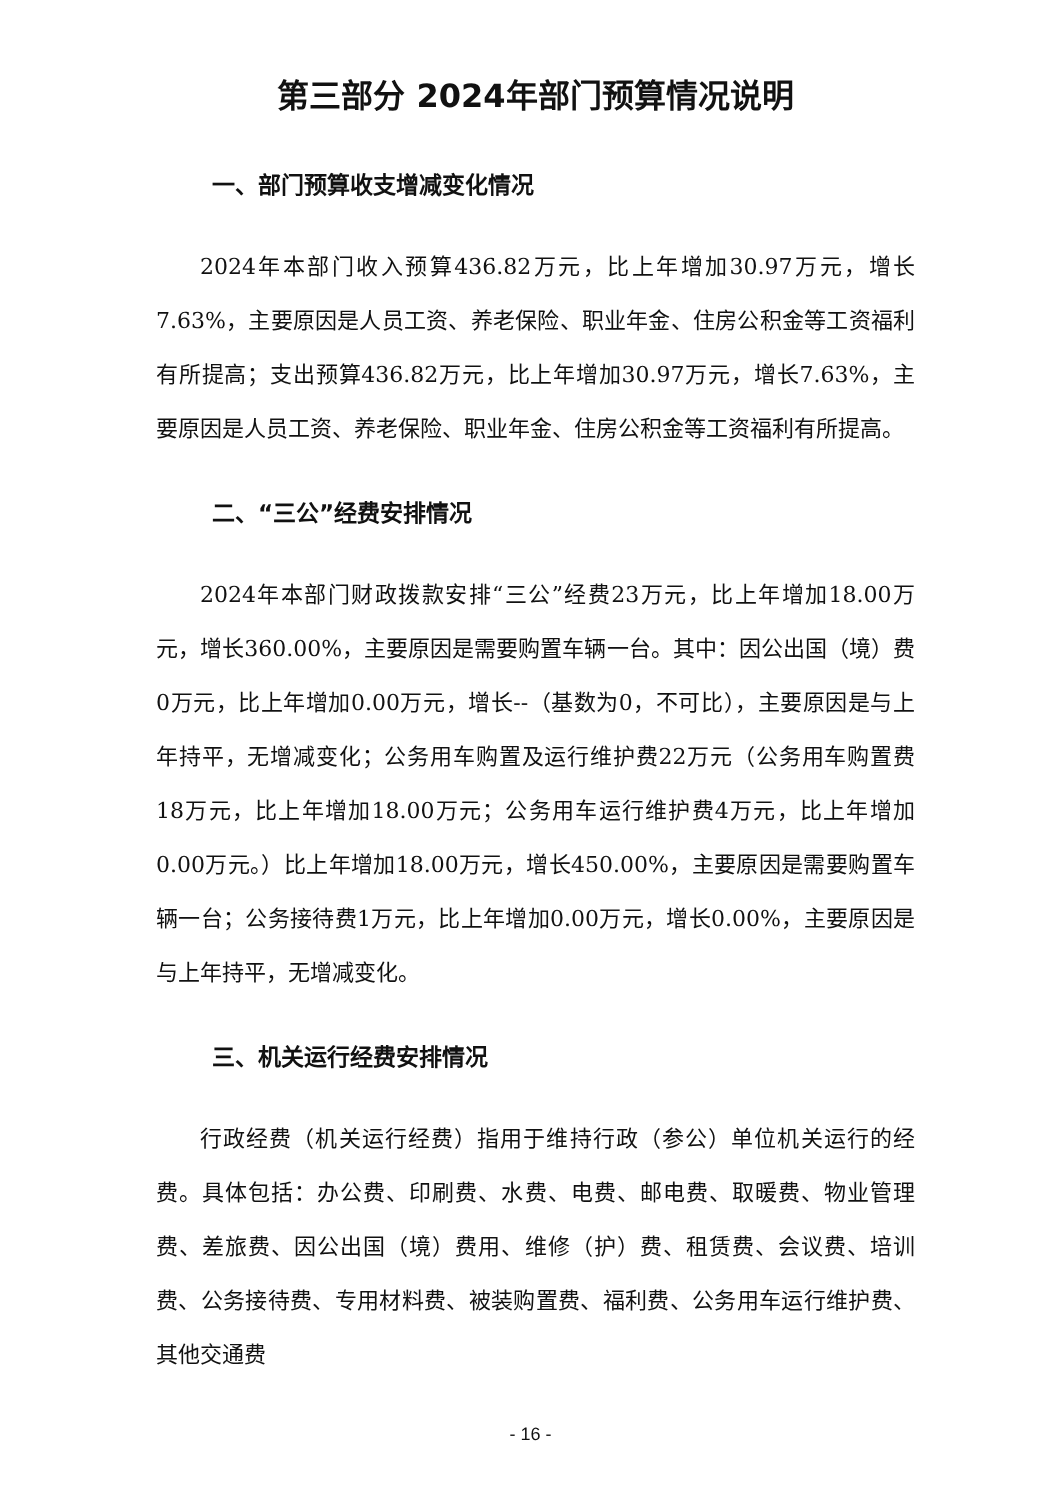第三部分 2024年部门预算情况说明
一、部门预算收支增减变化情况
2024年本部门收入预算436.82万元，比上年增加30.97万元，增长7.63%，主要原因是人员工资、养老保险、职业年金、住房公积金等工资福利有所提高；支出预算436.82万元，比上年增加30.97万元，增长7.63%，主要原因是人员工资、养老保险、职业年金、住房公积金等工资福利有所提高。
二、“三公”经费安排情况
2024年本部门财政拨款安排“三公”经费23万元，比上年增加18.00万元，增长360.00%，主要原因是需要购置车辆一台。其中：因公出国（境）费0万元，比上年增加0.00万元，增长--（基数为0，不可比），主要原因是与上年持平，无增减变化；公务用车购置及运行维护费22万元（公务用车购置费18万元，比上年增加18.00万元；公务用车运行维护费4万元，比上年增加0.00万元。）比上年增加18.00万元，增长450.00%，主要原因是需要购置车辆一台；公务接待费1万元，比上年增加0.00万元，增长0.00%，主要原因是与上年持平，无增减变化。
三、机关运行经费安排情况
行政经费（机关运行经费）指用于维持行政（参公）单位机关运行的经费。具体包括：办公费、印刷费、水费、电费、邮电费、取暖费、物业管理费、差旅费、因公出国（境）费用、维修（护）费、租赁费、会议费、培训费、公务接待费、专用材料费、被装购置费、福利费、公务用车运行维护费、其他交通费
- 16 -